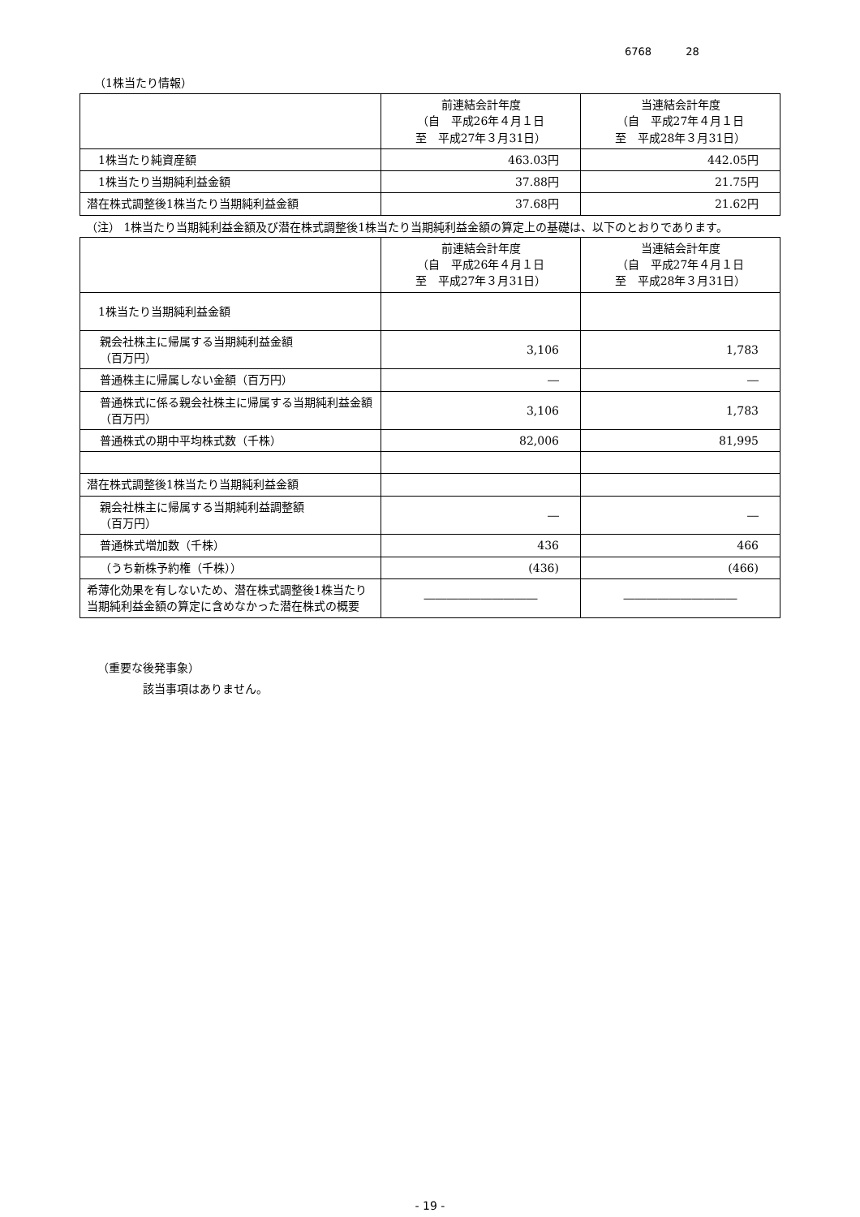6768 28
（1株当たり情報）
| | 前連結会計年度 （自 平成26年４月１日 至 平成27年３月31日） | 当連結会計年度 （自 平成27年４月１日 至 平成28年３月31日） |
| --- | --- | --- |
| 1株当たり純資産額 | 463.03円 | 442.05円 |
| 1株当たり当期純利益金額 | 37.88円 | 21.75円 |
| 潜在株式調整後1株当たり当期純利益金額 | 37.68円 | 21.62円 |
（注） 1株当たり当期純利益金額及び潜在株式調整後1株当たり当期純利益金額の算定上の基礎は、以下のとおりであります。
| | 前連結会計年度 （自 平成26年４月１日 至 平成27年３月31日） | 当連結会計年度 （自 平成27年４月１日 至 平成28年３月31日） |
| --- | --- | --- |
| 1株当たり当期純利益金額 | | |
| 親会社株主に帰属する当期純利益金額 （百万円） | 3,106 | 1,783 |
| 普通株主に帰属しない金額（百万円） | ― | ― |
| 普通株式に係る親会社株主に帰属する当期純利益金額（百万円） | 3,106 | 1,783 |
| 普通株式の期中平均株式数（千株） | 82,006 | 81,995 |
| 潜在株式調整後1株当たり当期純利益金額 | | |
| 親会社株主に帰属する当期純利益調整額 （百万円） | ― | ― |
| 普通株式増加数（千株） | 436 | 466 |
| （うち新株予約権（千株）） | (436) | (466) |
| 希薄化効果を有しないため、潜在株式調整後1株当たり当期純利益金額の算定に含めなかった潜在株式の概要 | ―――――――――― | ―――――――――― |
（重要な後発事象）
該当事項はありません。
- 19 -